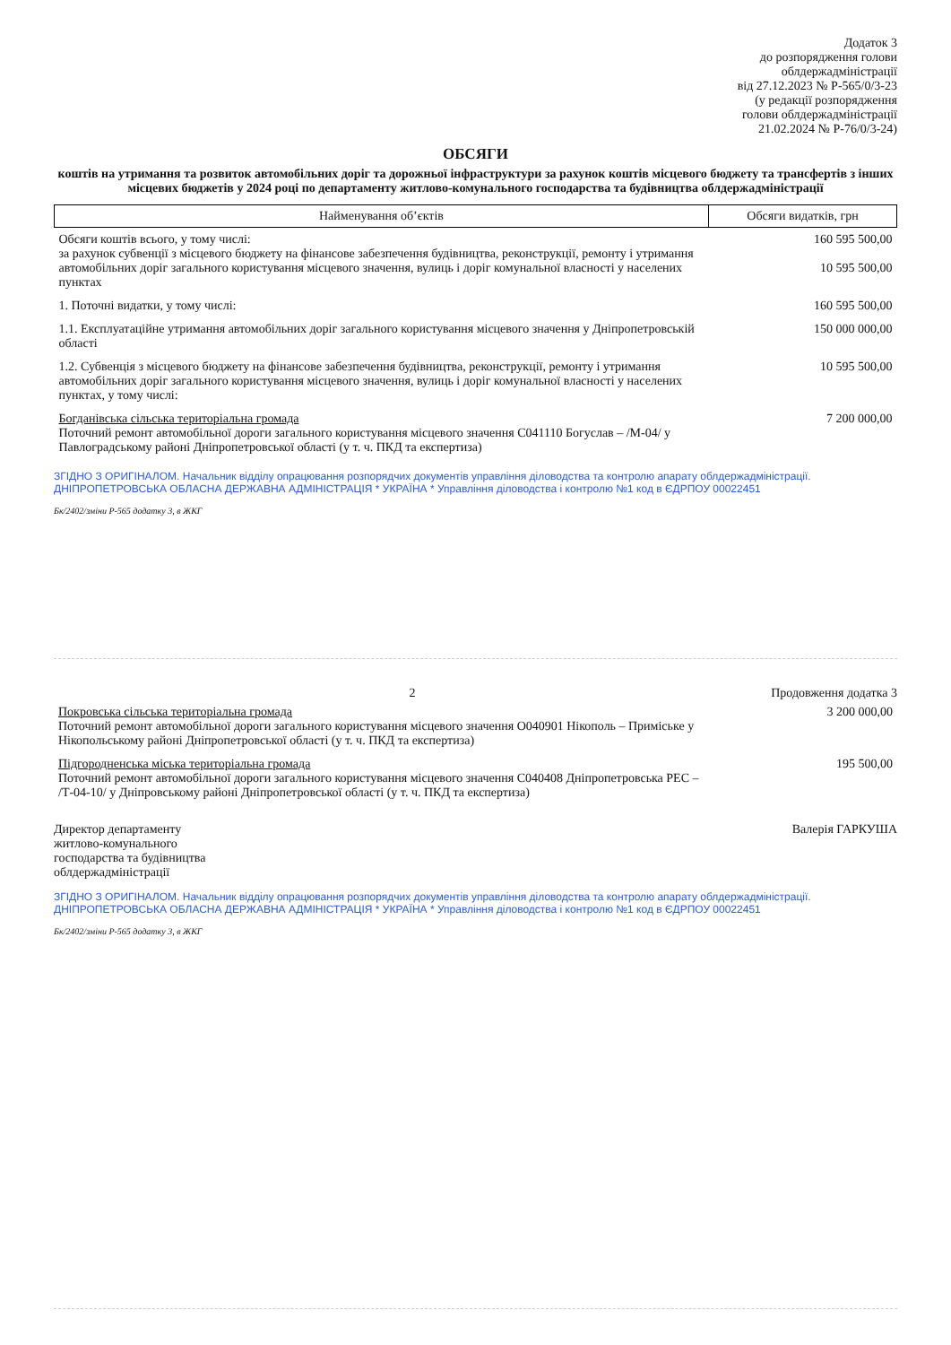Додаток 3
до розпорядження голови
облдержадміністрації
від 27.12.2023 № Р-565/0/3-23
(у редакції розпорядження
голови облдержадміністрації
21.02.2024 № Р-76/0/3-24)
ОБСЯГИ
коштів на утримання та розвиток автомобільних доріг та дорожньої інфраструктури за рахунок коштів місцевого бюджету та трансфертів з інших місцевих бюджетів у 2024 році по департаменту житлово-комунального господарства та будівництва облдержадміністрації
| Найменування об’єктів | Обсяги видатків, грн |
| --- | --- |
| Обсяги коштів всього, у тому числі: за рахунок субвенції з місцевого бюджету на фінансове забезпечення будівництва, реконструкції, ремонту і утримання автомобільних доріг загального користування місцевого значення, вулиць і доріг комунальної власності у населених пунктах | 160 595 500,00 10 595 500,00 |
| 1. Поточні видатки, у тому числі: | 160 595 500,00 |
| 1.1. Експлуатаційне утримання автомобільних доріг загального користування місцевого значення у Дніпропетровській області | 150 000 000,00 |
| 1.2. Субвенція з місцевого бюджету на фінансове забезпечення будівництва, реконструкції, ремонту і утримання автомобільних доріг загального користування місцевого значення, вулиць і доріг комунальної власності у населених пунктах, у тому числі: | 10 595 500,00 |
| Богданівська сільська територіальна громада Поточний ремонт автомобільної дороги загального користування місцевого значення С041110 Богуслав – /М-04/ у Павлоградському районі Дніпропетровської області (у т. ч. ПКД та експертиза) | 7 200 000,00 |
ЗГІДНО З ОРИГІНАЛОМ. Начальник відділу опрацювання розпорядчих документів управління діловодства та контролю апарату облдержадміністрації. ДНІПРОПЕТРОВСЬКА ОБЛАСНА ДЕРЖАВНА АДМІНІСТРАЦІЯ * УКРАЇНА * Управління діловодства і контролю №1 код в ЄДРПОУ 00022451
Бк/2402/зміни Р-565 додатку 3, в ЖКГ
2 Продовження додатка 3
| Покровська сільська територіальна громада Поточний ремонт автомобільної дороги загального користування місцевого значення О040901 Нікополь – Приміське у Нікопольському районі Дніпропетровської області (у т. ч. ПКД та експертиза) | 3 200 000,00 |
| Підгородненська міська територіальна громада Поточний ремонт автомобільної дороги загального користування місцевого значення С040408 Дніпропетровська РЕС – /Т-04-10/ у Дніпровському районі Дніпропетровської області (у т. ч. ПКД та експертиза) | 195 500,00 |
Директор департаменту
житлово-комунального
господарства та будівництва
облдержадміністрації
Валерія ГАРКУША
ЗГІДНО З ОРИГІНАЛОМ. Начальник відділу опрацювання розпорядчих документів управління діловодства та контролю апарату облдержадміністрації. ДНІПРОПЕТРОВСЬКА ОБЛАСНА ДЕРЖАВНА АДМІНІСТРАЦІЯ * УКРАЇНА * Управління діловодства і контролю №1 код в ЄДРПОУ 00022451
Бк/2402/зміни Р-565 додатку 3, в ЖКГ